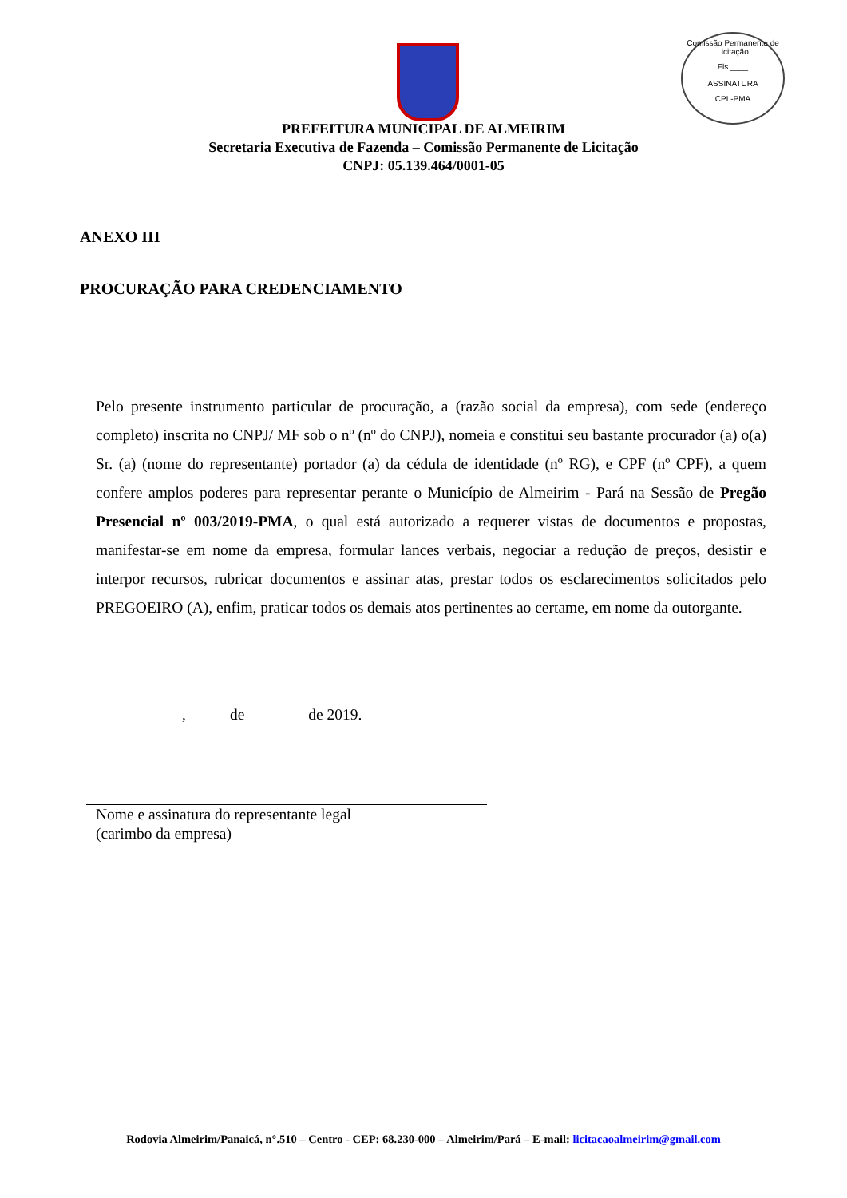Comissão Permanente de Licitação
Fls ____
ASSINATURA
CPL-PMA
PREFEITURA MUNICIPAL DE ALMEIRIM
Secretaria Executiva de Fazenda – Comissão Permanente de Licitação
CNPJ: 05.139.464/0001-05
ANEXO III
PROCURAÇÃO PARA CREDENCIAMENTO
Pelo presente instrumento particular de procuração, a (razão social da empresa), com sede (endereço completo) inscrita no CNPJ/ MF sob o nº (nº do CNPJ), nomeia e constitui seu bastante procurador (a) o(a) Sr. (a) (nome do representante) portador (a) da cédula de identidade (nº RG), e CPF (nº CPF), a quem confere amplos poderes para representar perante o Município de Almeirim - Pará na Sessão de Pregão Presencial nº 003/2019-PMA, o qual está autorizado a requerer vistas de documentos e propostas, manifestar-se em nome da empresa, formular lances verbais, negociar a redução de preços, desistir e interpor recursos, rubricar documentos e assinar atas, prestar todos os esclarecimentos solicitados pelo PREGOEIRO (A), enfim, praticar todos os demais atos pertinentes ao certame, em nome da outorgante.
, de de 2019.
Nome e assinatura do representante legal
(carimbo da empresa)
Rodovia Almeirim/Panaicá, n°.510 – Centro - CEP: 68.230-000 – Almeirim/Pará – E-mail: licitacaoalmeirim@gmail.com